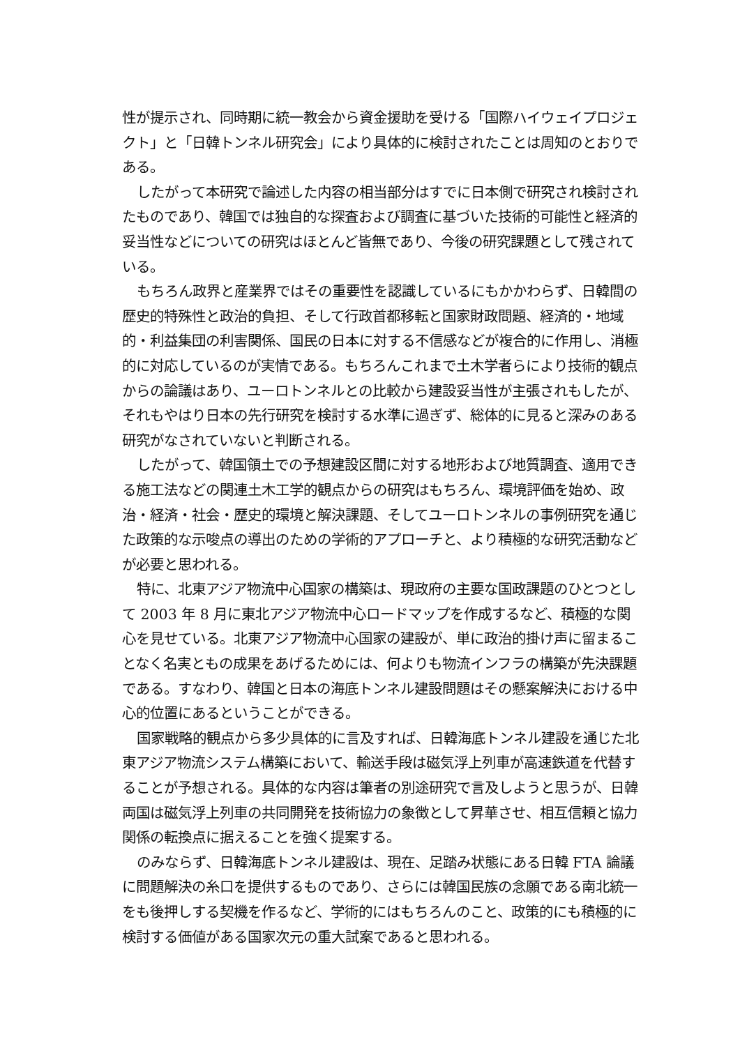性が提示され、同時期に統一教会から資金援助を受ける「国際ハイウェイプロジェクト」と「日韓トンネル研究会」により具体的に検討されたことは周知のとおりである。
したがって本研究で論述した内容の相当部分はすでに日本側で研究され検討されたものであり、韓国では独自的な探査および調査に基づいた技術的可能性と経済的妥当性などについての研究はほとんど皆無であり、今後の研究課題として残されている。
もちろん政界と産業界ではその重要性を認識しているにもかかわらず、日韓間の歴史的特殊性と政治的負担、そして行政首都移転と国家財政問題、経済的・地域的・利益集団の利害関係、国民の日本に対する不信感などが複合的に作用し、消極的に対応しているのが実情である。もちろんこれまで土木学者らにより技術的観点からの論議はあり、ユーロトンネルとの比較から建設妥当性が主張されもしたが、それもやはり日本の先行研究を検討する水準に過ぎず、総体的に見ると深みのある研究がなされていないと判断される。
したがって、韓国領土での予想建設区間に対する地形および地質調査、適用できる施工法などの関連土木工学的観点からの研究はもちろん、環境評価を始め、政治・経済・社会・歴史的環境と解決課題、そしてユーロトンネルの事例研究を通じた政策的な示唆点の導出のための学術的アプローチと、より積極的な研究活動などが必要と思われる。
特に、北東アジア物流中心国家の構築は、現政府の主要な国政課題のひとつとして 2003 年 8 月に東北アジア物流中心ロードマップを作成するなど、積極的な関心を見せている。北東アジア物流中心国家の建設が、単に政治的掛け声に留まることなく名実ともの成果をあげるためには、何よりも物流インフラの構築が先決課題である。すなわり、韓国と日本の海底トンネル建設問題はその懸案解決における中心的位置にあるということができる。
国家戦略的観点から多少具体的に言及すれば、日韓海底トンネル建設を通じた北東アジア物流システム構築において、輸送手段は磁気浮上列車が高速鉄道を代替することが予想される。具体的な内容は筆者の別途研究で言及しようと思うが、日韓両国は磁気浮上列車の共同開発を技術協力の象徴として昇華させ、相互信頼と協力関係の転換点に据えることを強く提案する。
のみならず、日韓海底トンネル建設は、現在、足踏み状態にある日韓 FTA 論議に問題解決の糸口を提供するものであり、さらには韓国民族の念願である南北統一をも後押しする契機を作るなど、学術的にはもちろんのこと、政策的にも積極的に検討する価値がある国家次元の重大試案であると思われる。